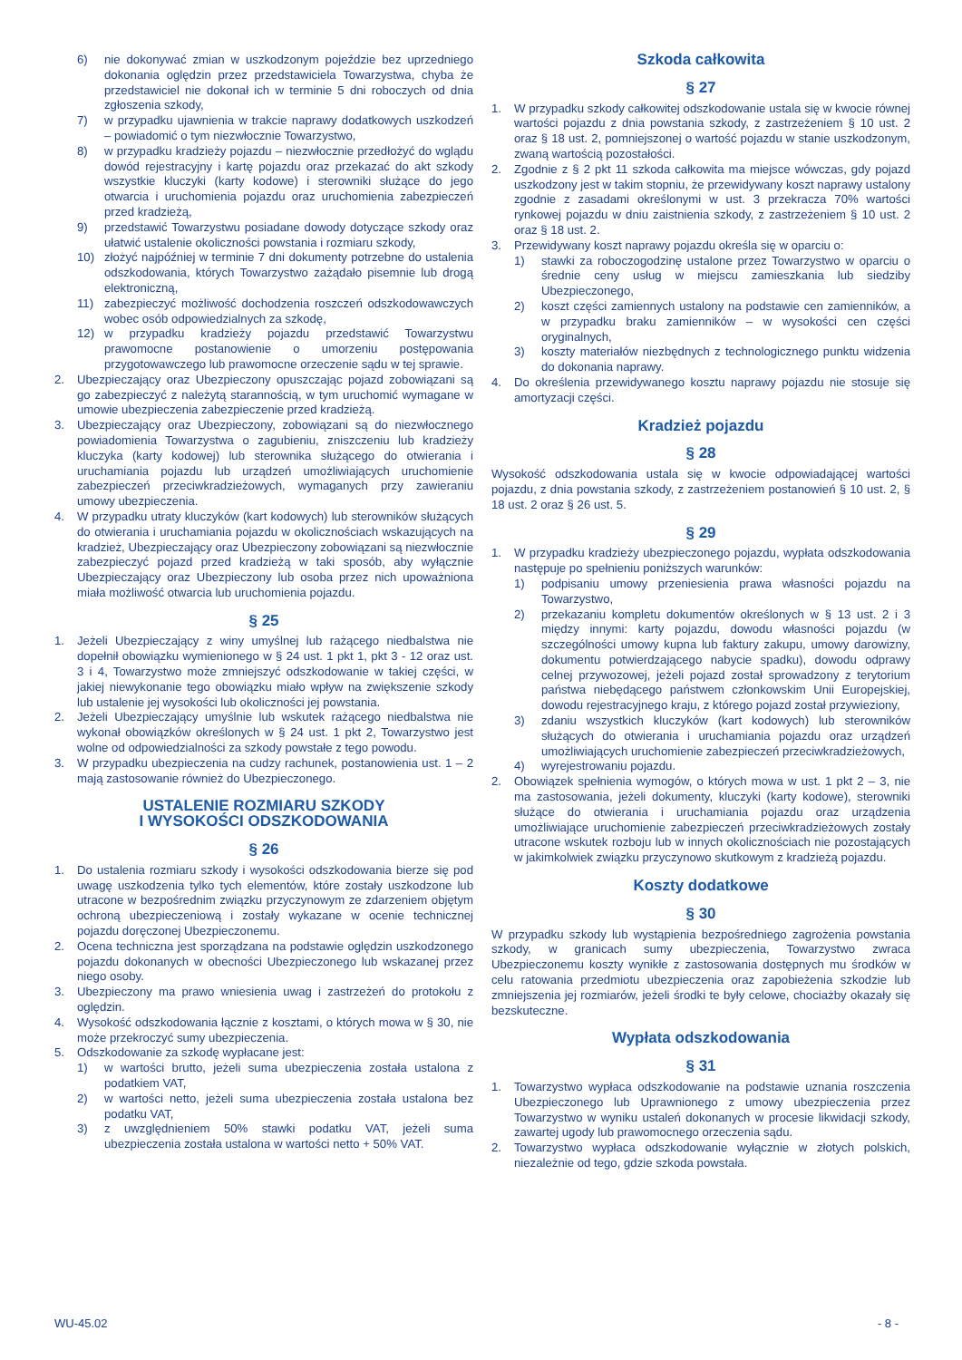6) nie dokonywać zmian w uszkodzonym pojeździe bez uprzedniego dokonania oględzin przez przedstawiciela Towarzystwa, chyba że przedstawiciel nie dokonał ich w terminie 5 dni roboczych od dnia zgłoszenia szkody,
7) w przypadku ujawnienia w trakcie naprawy dodatkowych uszkodzeń – powiadomić o tym niezwłocznie Towarzystwo,
8) w przypadku kradzieży pojazdu – niezwłocznie przedłożyć do wglądu dowód rejestracyjny i kartę pojazdu oraz przekazać do akt szkody wszystkie kluczyki (karty kodowe) i sterowniki służące do jego otwarcia i uruchomienia pojazdu oraz uruchomienia zabezpieczeń przed kradzieżą,
9) przedstawić Towarzystwu posiadane dowody dotyczące szkody oraz ułatwić ustalenie okoliczności powstania i rozmiaru szkody,
10) złożyć najpóźniej w terminie 7 dni dokumenty potrzebne do ustalenia odszkodowania, których Towarzystwo zażądało pisemnie lub drogą elektroniczną,
11) zabezpieczyć możliwość dochodzenia roszczeń odszkodowawczych wobec osób odpowiedzialnych za szkodę,
12) w przypadku kradzieży pojazdu przedstawić Towarzystwu prawomocne postanowienie o umorzeniu postępowania przygotowawczego lub prawomocne orzeczenie sądu w tej sprawie.
2. Ubezpieczający oraz Ubezpieczony opuszczając pojazd zobowiązani są go zabezpieczyć z należytą starannością, w tym uruchomić wymagane w umowie ubezpieczenia zabezpieczenie przed kradzieżą.
3. Ubezpieczający oraz Ubezpieczony, zobowiązani są do niezwłocznego powiadomienia Towarzystwa o zagubieniu, zniszczeniu lub kradzieży kluczyka (karty kodowej) lub sterownika służącego do otwierania i uruchamiania pojazdu lub urządzeń umożliwiających uruchomienie zabezpieczeń przeciwkradzieżowych, wymaganych przy zawieraniu umowy ubezpieczenia.
4. W przypadku utraty kluczyków (kart kodowych) lub sterowników służących do otwierania i uruchamiania pojazdu w okolicznościach wskazujących na kradzież, Ubezpieczający oraz Ubezpieczony zobowiązani są niezwłocznie zabezpieczyć pojazd przed kradzieżą w taki sposób, aby wyłącznie Ubezpieczający oraz Ubezpieczony lub osoba przez nich upoważniona miała możliwość otwarcia lub uruchomienia pojazdu.
§ 25
1. Jeżeli Ubezpieczający z winy umyślnej lub rażącego niedbalstwa nie dopełnił obowiązku wymienionego w § 24 ust. 1 pkt 1, pkt 3 - 12 oraz ust. 3 i 4, Towarzystwo może zmniejszyć odszkodowanie w takiej części, w jakiej niewykonanie tego obowiązku miało wpływ na zwiększenie szkody lub ustalenie jej wysokości lub okoliczności jej powstania.
2. Jeżeli Ubezpieczający umyślnie lub wskutek rażącego niedbalstwa nie wykonał obowiązków określonych w § 24 ust. 1 pkt 2, Towarzystwo jest wolne od odpowiedzialności za szkody powstałe z tego powodu.
3. W przypadku ubezpieczenia na cudzy rachunek, postanowienia ust. 1 – 2 mają zastosowanie również do Ubezpieczonego.
USTALENIE ROZMIARU SZKODY
I WYSOKOŚCI ODSZKODOWANIA
§ 26
1. Do ustalenia rozmiaru szkody i wysokości odszkodowania bierze się pod uwagę uszkodzenia tylko tych elementów, które zostały uszkodzone lub utracone w bezpośrednim związku przyczynowym ze zdarzeniem objętym ochroną ubezpieczeniową i zostały wykazane w ocenie technicznej pojazdu doręczonej Ubezpieczonemu.
2. Ocena techniczna jest sporządzana na podstawie oględzin uszkodzonego pojazdu dokonanych w obecności Ubezpieczonego lub wskazanej przez niego osoby.
3. Ubezpieczony ma prawo wniesienia uwag i zastrzeżeń do protokołu z oględzin.
4. Wysokość odszkodowania łącznie z kosztami, o których mowa w § 30, nie może przekroczyć sumy ubezpieczenia.
5. Odszkodowanie za szkodę wypłacane jest:
1) w wartości brutto, jeżeli suma ubezpieczenia została ustalona z podatkiem VAT,
2) w wartości netto, jeżeli suma ubezpieczenia została ustalona bez podatku VAT,
3) z uwzględnieniem 50% stawki podatku VAT, jeżeli suma ubezpieczenia została ustalona w wartości netto + 50% VAT.
Szkoda całkowita
§ 27
1. W przypadku szkody całkowitej odszkodowanie ustala się w kwocie równej wartości pojazdu z dnia powstania szkody, z zastrzeżeniem § 10 ust. 2 oraz § 18 ust. 2, pomniejszonej o wartość pojazdu w stanie uszkodzonym, zwaną wartością pozostałości.
2. Zgodnie z § 2 pkt 11 szkoda całkowita ma miejsce wówczas, gdy pojazd uszkodzony jest w takim stopniu, że przewidywany koszt naprawy ustalony zgodnie z zasadami określonymi w ust. 3 przekracza 70% wartości rynkowej pojazdu w dniu zaistnienia szkody, z zastrzeżeniem § 10 ust. 2 oraz § 18 ust. 2.
3. Przewidywany koszt naprawy pojazdu określa się w oparciu o:
1) stawki za roboczogodzinę ustalone przez Towarzystwo w oparciu o średnie ceny usług w miejscu zamieszkania lub siedziby Ubezpieczonego,
2) koszt części zamiennych ustalony na podstawie cen zamienników, a w przypadku braku zamienników – w wysokości cen części oryginalnych,
3) koszty materiałów niezbędnych z technologicznego punktu widzenia do dokonania naprawy.
4. Do określenia przewidywanego kosztu naprawy pojazdu nie stosuje się amortyzacji części.
Kradzież pojazdu
§ 28
Wysokość odszkodowania ustala się w kwocie odpowiadającej wartości pojazdu, z dnia powstania szkody, z zastrzeżeniem postanowień § 10 ust. 2, § 18 ust. 2 oraz § 26 ust. 5.
§ 29
1. W przypadku kradzieży ubezpieczonego pojazdu, wypłata odszkodowania następuje po spełnieniu poniższych warunków:
1) podpisaniu umowy przeniesienia prawa własności pojazdu na Towarzystwo,
2) przekazaniu kompletu dokumentów określonych w § 13 ust. 2 i 3 między innymi: karty pojazdu, dowodu własności pojazdu (w szczególności umowy kupna lub faktury zakupu, umowy darowizny, dokumentu potwierdzającego nabycie spadku), dowodu odprawy celnej przywozowej, jeżeli pojazd został sprowadzony z terytorium państwa niebędącego państwem członkowskim Unii Europejskiej, dowodu rejestracyjnego kraju, z którego pojazd został przywieziony,
3) zdaniu wszystkich kluczyków (kart kodowych) lub sterowników służących do otwierania i uruchamiania pojazdu oraz urządzeń umożliwiających uruchomienie zabezpieczeń przeciwkradzieżowych,
4) wyrejestrowaniu pojazdu.
2. Obowiązek spełnienia wymogów, o których mowa w ust. 1 pkt 2 – 3, nie ma zastosowania, jeżeli dokumenty, kluczyki (karty kodowe), sterowniki służące do otwierania i uruchamiania pojazdu oraz urządzenia umożliwiające uruchomienie zabezpieczeń przeciwkradzieżowych zostały utracone wskutek rozboju lub w innych okolicznościach nie pozostających w jakimkolwiek związku przyczynowo skutkowym z kradzieżą pojazdu.
Koszty dodatkowe
§ 30
W przypadku szkody lub wystąpienia bezpośredniego zagrożenia powstania szkody, w granicach sumy ubezpieczenia, Towarzystwo zwraca Ubezpieczonemu koszty wynikłe z zastosowania dostępnych mu środków w celu ratowania przedmiotu ubezpieczenia oraz zapobieżenia szkodzie lub zmniejszenia jej rozmiarów, jeżeli środki te były celowe, chociażby okazały się bezskuteczne.
Wypłata odszkodowania
§ 31
1. Towarzystwo wypłaca odszkodowanie na podstawie uznania roszczenia Ubezpieczonego lub Uprawnionego z umowy ubezpieczenia przez Towarzystwo w wyniku ustaleń dokonanych w procesie likwidacji szkody, zawartej ugody lub prawomocnego orzeczenia sądu.
2. Towarzystwo wypłaca odszkodowanie wyłącznie w złotych polskich, niezależnie od tego, gdzie szkoda powstała.
WU-45.02 - 8 -